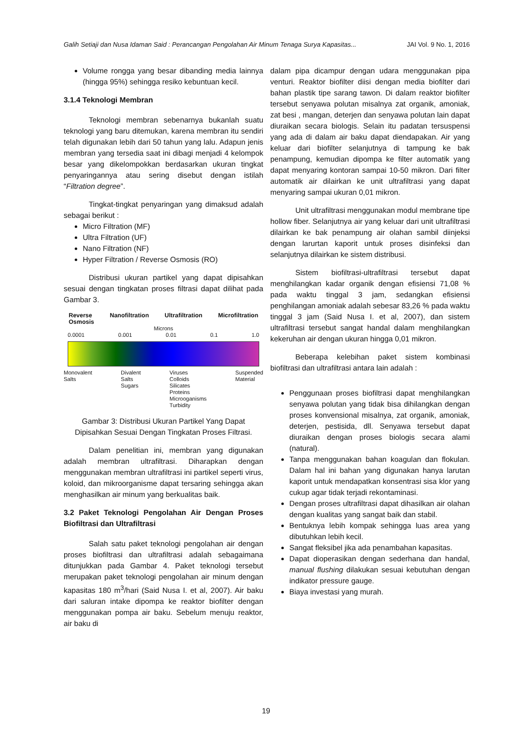Galih Setiaji dan Nusa Idaman Said : Perancangan Pengolahan Air Minum Tenaga Surya Kapasitas... JAI Vol. 9 No. 1, 2016
Volume rongga yang besar dibanding media lainnya (hingga 95%) sehingga resiko kebuntuan kecil.
3.1.4 Teknologi Membran
Teknologi membran sebenarnya bukanlah suatu teknologi yang baru ditemukan, karena membran itu sendiri telah digunakan lebih dari 50 tahun yang lalu. Adapun jenis membran yang tersedia saat ini dibagi menjadi 4 kelompok besar yang dikelompokkan berdasarkan ukuran tingkat penyaringannya atau sering disebut dengan istilah “Filtration degree”.
Tingkat-tingkat penyaringan yang dimaksud adalah sebagai berikut :
Micro Filtration (MF)
Ultra Filtration (UF)
Nano Filtration (NF)
Hyper Filtration / Reverse Osmosis (RO)
Distribusi ukuran partikel yang dapat dipisahkan sesuai dengan tingkatan proses filtrasi dapat dilihat pada Gambar 3.
Reverse
Osmosis Nanofiltration Ultrafiltration Microfiltration
Microns
0.0001 0.001 0.01 0.1 1.0
Monovalent
Salts Divalent
Salts
Sugars Viruses
Colloids
Silicates
Proteins
Microoganisms
Turbidity Suspended
Material
Gambar 3: Distribusi Ukuran Partikel Yang Dapat Dipisahkan Sesuai Dengan Tingkatan Proses Filtrasi.
Dalam penelitian ini, membran yang digunakan adalah membran ultrafiltrasi. Diharapkan dengan menggunakan membran ultrafiltrasi ini partikel seperti virus, koloid, dan mikroorganisme dapat tersaring sehingga akan menghasilkan air minum yang berkualitas baik.
3.2 Paket Teknologi Pengolahan Air Dengan Proses Biofiltrasi dan Ultrafiltrasi
Salah satu paket teknologi pengolahan air dengan proses biofiltrasi dan ultrafiltrasi adalah sebagaimana ditunjukkan pada Gambar 4. Paket teknologi tersebut merupakan paket teknologi pengolahan air minum dengan kapasitas 180 m<sup>3</sup>/hari (Said Nusa I. et al, 2007). Air baku dari saluran intake dipompa ke reaktor biofilter dengan menggunakan pompa air baku. Sebelum menuju reaktor, air baku di
dalam pipa dicampur dengan udara menggunakan pipa venturi. Reaktor biofilter diisi dengan media biofilter dari bahan plastik tipe sarang tawon. Di dalam reaktor biofilter tersebut senyawa polutan misalnya zat organik, amoniak, zat besi , mangan, deterjen dan senyawa polutan lain dapat diuraikan secara biologis. Selain itu padatan tersuspensi yang ada di dalam air baku dapat diendapakan. Air yang keluar dari biofilter selanjutnya di tampung ke bak penampung, kemudian dipompa ke filter automatik yang dapat menyaring kontoran sampai 10-50 mikron. Dari filter automatik air dilairkan ke unit ultrafiltrasi yang dapat menyaring sampai ukuran 0,01 mikron.
Unit ultrafiltrasi menggunakan modul membrane tipe hollow fiber. Selanjutnya air yang keluar dari unit ultrafiltrasi dilairkan ke bak penampung air olahan sambil diinjeksi dengan larurtan kaporit untuk proses disinfeksi dan selanjutnya dilairkan ke sistem distribusi.
Sistem biofiltrasi-ultrafiltrasi tersebut dapat menghilangkan kadar organik dengan efisiensi 71,08 % pada waktu tinggal 3 jam, sedangkan efisiensi penghilangan amoniak adalah sebesar 83,26 % pada waktu tinggal 3 jam (Said Nusa I. et al, 2007), dan sistem ultrafiltrasi tersebut sangat handal dalam menghilangkan kekeruhan air dengan ukuran hingga 0,01 mikron.
Beberapa kelebihan paket sistem kombinasi biofiltrasi dan ultrafiltrasi antara lain adalah :
Penggunaan proses biofiltrasi dapat menghilangkan senyawa polutan yang tidak bisa dihilangkan dengan proses konvensional misalnya, zat organik, amoniak, deterjen, pestisida, dll. Senyawa tersebut dapat diuraikan dengan proses biologis secara alami (natural).
Tanpa menggunakan bahan koagulan dan flokulan. Dalam hal ini bahan yang digunakan hanya larutan kaporit untuk mendapatkan konsentrasi sisa klor yang cukup agar tidak terjadi rekontaminasi.
Dengan proses ultrafiltrasi dapat dihasilkan air olahan dengan kualitas yang sangat baik dan stabil.
Bentuknya lebih kompak sehingga luas area yang dibutuhkan lebih kecil.
Sangat fleksibel jika ada penambahan kapasitas.
Dapat dioperasikan dengan sederhana dan handal, manual flushing dilakukan sesuai kebutuhan dengan indikator pressure gauge.
Biaya investasi yang murah.
19